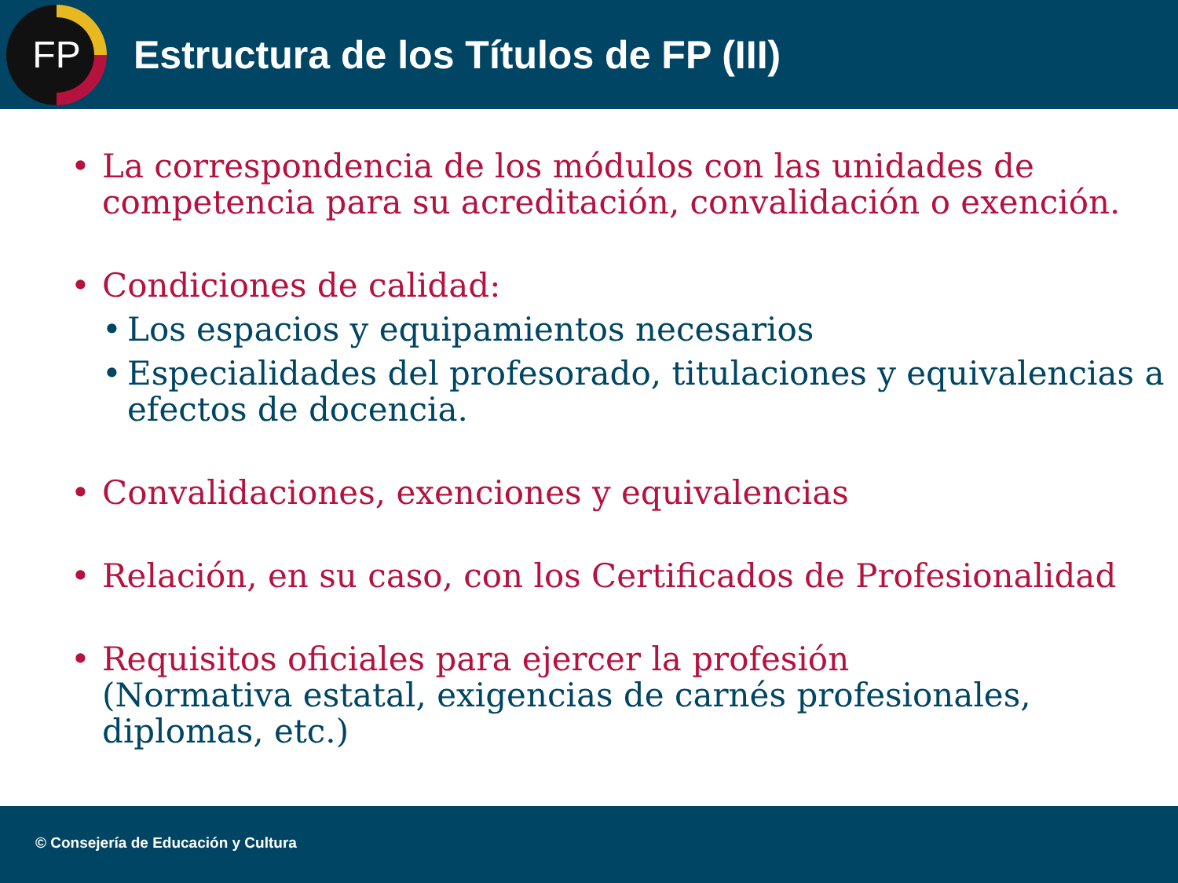FP
Estructura de los Títulos de FP (III)
La correspondencia de los módulos con las unidades de competencia para su acreditación, convalidación o exención.
Condiciones de calidad:
Los espacios y equipamientos necesarios
Especialidades del profesorado, titulaciones y equivalencias a efectos de docencia.
Convalidaciones, exenciones y equivalencias
Relación, en su caso, con los Certificados de Profesionalidad
Requisitos oficiales para ejercer la profesión
(Normativa estatal, exigencias de carnés profesionales, diplomas, etc.)
© Consejería de Educación y Cultura